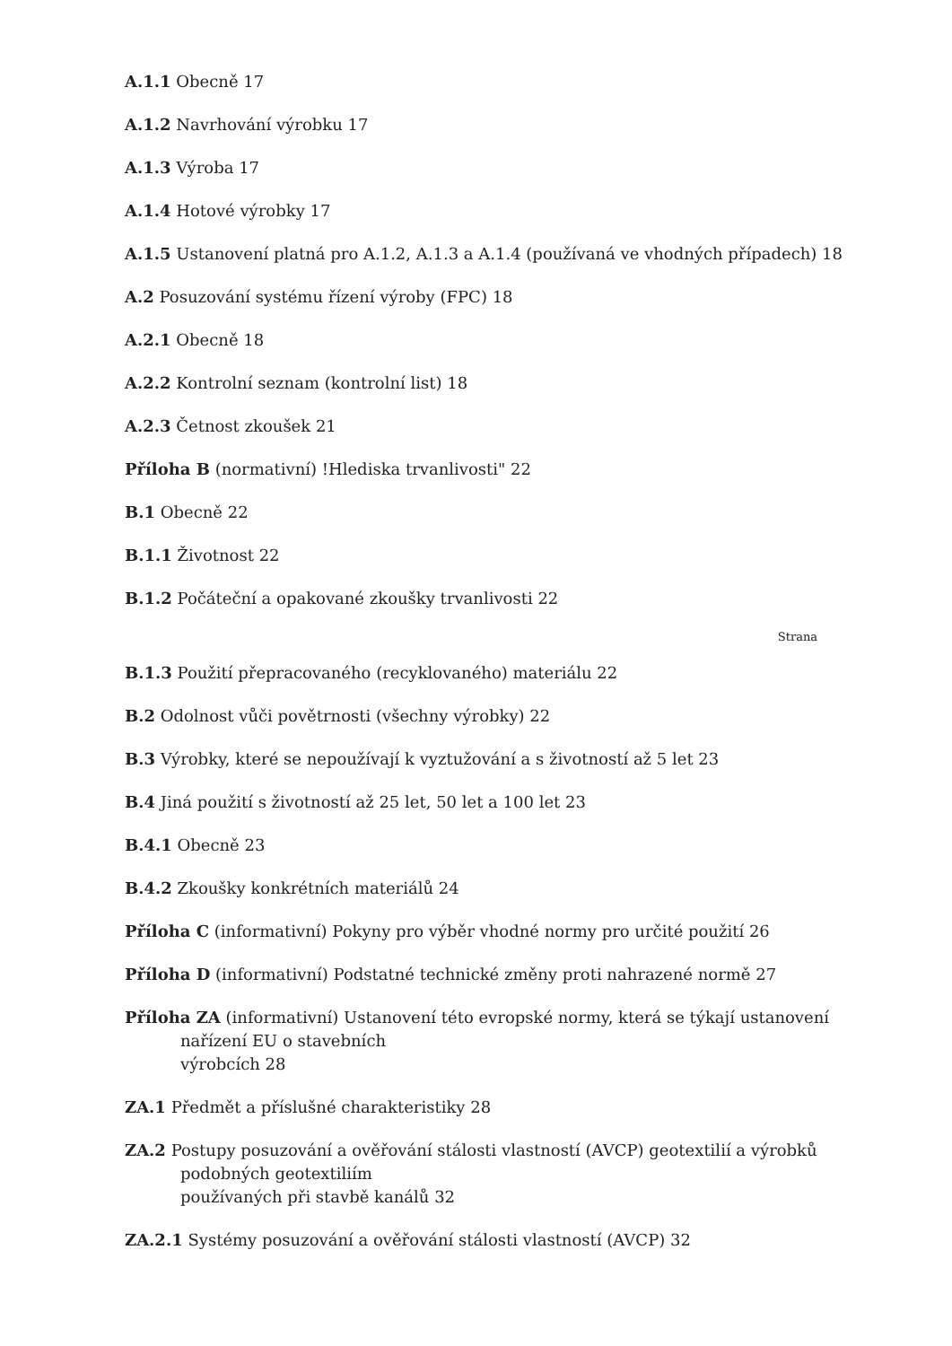A.1.1 Obecně 17
A.1.2 Navrhování výrobku 17
A.1.3 Výroba 17
A.1.4 Hotové výrobky 17
A.1.5 Ustanovení platná pro A.1.2, A.1.3 a A.1.4 (používaná ve vhodných případech) 18
A.2 Posuzování systému řízení výroby (FPC) 18
A.2.1 Obecně 18
A.2.2 Kontrolní seznam (kontrolní list) 18
A.2.3 Četnost zkoušek 21
Příloha B (normativní) !Hlediska trvanlivosti" 22
B.1 Obecně 22
B.1.1 Životnost 22
B.1.2 Počáteční a opakované zkoušky trvanlivosti 22
Strana
B.1.3 Použití přepracovaného (recyklovaného) materiálu 22
B.2 Odolnost vůči povětrnosti (všechny výrobky) 22
B.3 Výrobky, které se nepoužívají k vyztužování a s životností až 5 let 23
B.4 Jiná použití s životností až 25 let, 50 let a 100 let 23
B.4.1 Obecně 23
B.4.2 Zkoušky konkrétních materiálů 24
Příloha C (informativní) Pokyny pro výběr vhodné normy pro určité použití 26
Příloha D (informativní) Podstatné technické změny proti nahrazené normě 27
Příloha ZA (informativní) Ustanovení této evropské normy, která se týkají ustanovení
nařízení EU o stavebních
výrobcích 28
ZA.1 Předmět a příslušné charakteristiky 28
ZA.2 Postupy posuzování a ověřování stálosti vlastností (AVCP) geotextilií a výrobků
podobných geotextiliím
používaných při stavbě kanálů 32
ZA.2.1 Systémy posuzování a ověřování stálosti vlastností (AVCP) 32